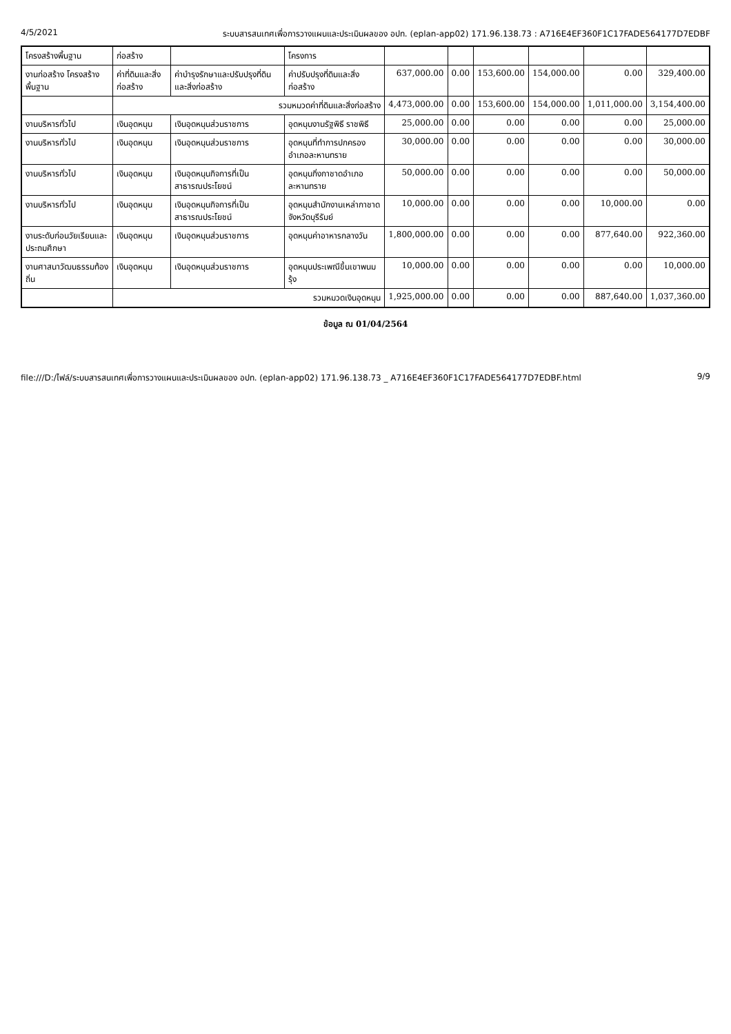4/5/2021 ระบบสารสนเทศเพื่อการวางแผนและประเมินผลของ อปท. (eplan-app02) 171.96.138.73 : A716E4EF360F1C17FADE564177D7EDBF
| โครงสร้างพื้นฐาน | ก่อสร้าง | | โครงการ | | | | | | |
| งานก่อสร้าง โครงสร้างพื้นฐาน | ค่าที่ดินและสิ่งก่อสร้าง | ค่าบำรุงรักษาและปรับปรุงที่ดินและสิ่งก่อสร้าง | ค่าปรับปรุงที่ดินและสิ่งก่อสร้าง | 637,000.00 | 0.00 | 153,600.00 | 154,000.00 | 0.00 | 329,400.00 |
| | รวมหมวดค่าที่ดินและสิ่งก่อสร้าง | | | 4,473,000.00 | 0.00 | 153,600.00 | 154,000.00 | 1,011,000.00 | 3,154,400.00 |
| งานบริหารทั่วไป | เงินอุดหนุน | เงินอุดหนุนส่วนราชการ | อุดหนุนงานรัฐพิธี ราชพิธี | 25,000.00 | 0.00 | 0.00 | 0.00 | 0.00 | 25,000.00 |
| งานบริหารทั่วไป | เงินอุดหนุน | เงินอุดหนุนส่วนราชการ | อุดหนุนที่ทำการปกครองอำเภอละหานทราย | 30,000.00 | 0.00 | 0.00 | 0.00 | 0.00 | 30,000.00 |
| งานบริหารทั่วไป | เงินอุดหนุน | เงินอุดหนุนกิจการที่เป็นสาธารณประโยชน์ | อุดหนุนกิ่งกาชาดอำเภอละหานทราย | 50,000.00 | 0.00 | 0.00 | 0.00 | 0.00 | 50,000.00 |
| งานบริหารทั่วไป | เงินอุดหนุน | เงินอุดหนุนกิจการที่เป็นสาธารณประโยชน์ | อุดหนุนสำนักงานเหล่ากาชาดจังหวัดบุรีรัมย์ | 10,000.00 | 0.00 | 0.00 | 0.00 | 10,000.00 | 0.00 |
| งานระดับก่อนวัยเรียนและประถมศึกษา | เงินอุดหนุน | เงินอุดหนุนส่วนราชการ | อุดหนุนค่าอาหารกลางวัน | 1,800,000.00 | 0.00 | 0.00 | 0.00 | 877,640.00 | 922,360.00 |
| งานศาสนาวัฒนธรรมท้องถิ่น | เงินอุดหนุน | เงินอุดหนุนส่วนราชการ | อุดหนุนประเพณีขึ้นเขาพนมรุ้ง | 10,000.00 | 0.00 | 0.00 | 0.00 | 0.00 | 10,000.00 |
| | รวมหมวดเงินอุดหนุน | | | 1,925,000.00 | 0.00 | 0.00 | 0.00 | 887,640.00 | 1,037,360.00 |
ข้อมูล ณ 01/04/2564
file:///D:/ไฟล์/ระบบสารสนเทศเพื่อการวางแผนและประเมินผลของ อปท. (eplan-app02) 171.96.138.73 _ A716E4EF360F1C17FADE564177D7EDBF.html 9/9